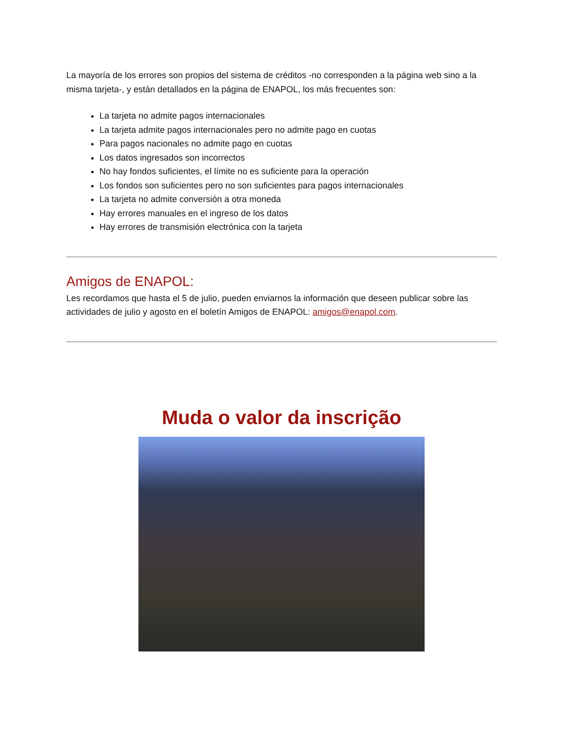La mayoría de los errores son propios del sistema de créditos -no corresponden a la página web sino a la misma tarjeta-, y están detallados en la página de ENAPOL, los más frecuentes son:
La tarjeta no admite pagos internacionales
La tarjeta admite pagos internacionales pero no admite pago en cuotas
Para pagos nacionales no admite pago en cuotas
Los datos ingresados son incorrectos
No hay fondos suficientes, el límite no es suficiente para la operación
Los fondos son suficientes pero no son suficientes para pagos internacionales
La tarjeta no admite conversión a otra moneda
Hay errores manuales en el ingreso de los datos
Hay errores de transmisión electrónica con la tarjeta
Amigos de ENAPOL:
Les recordamos que hasta el 5 de julio, pueden enviarnos la información que deseen publicar sobre las actividades de julio y agosto en el boletín Amigos de ENAPOL: amigos@enapol.com.
Muda o valor da inscrição